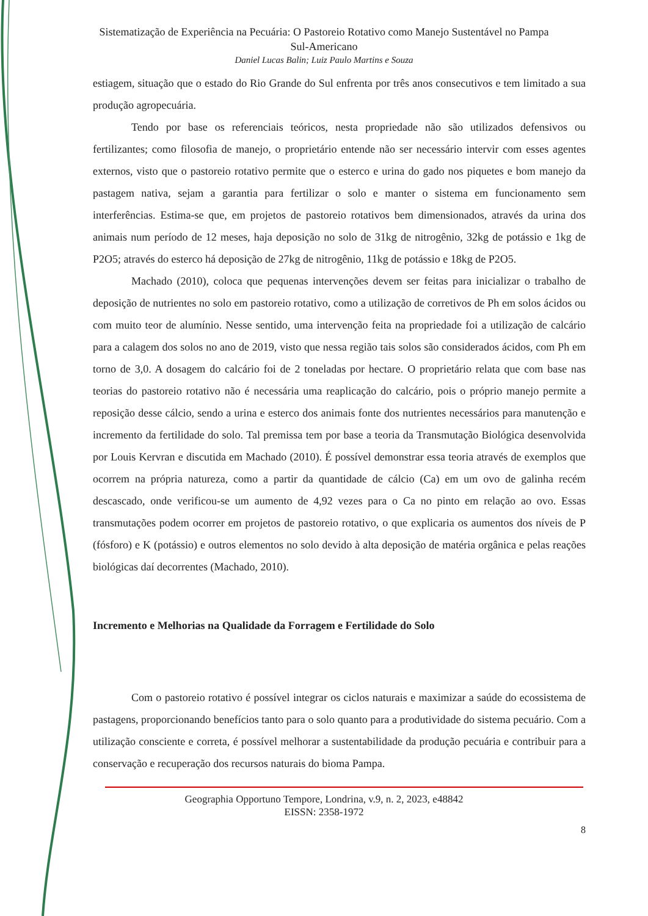Sistematização de Experiência na Pecuária: O Pastoreio Rotativo como Manejo Sustentável no Pampa Sul-Americano
Daniel Lucas Balin; Luiz Paulo Martins e Souza
estiagem, situação que o estado do Rio Grande do Sul enfrenta por três anos consecutivos e tem limitado a sua produção agropecuária.
Tendo por base os referenciais teóricos, nesta propriedade não são utilizados defensivos ou fertilizantes; como filosofia de manejo, o proprietário entende não ser necessário intervir com esses agentes externos, visto que o pastoreio rotativo permite que o esterco e urina do gado nos piquetes e bom manejo da pastagem nativa, sejam a garantia para fertilizar o solo e manter o sistema em funcionamento sem interferências. Estima-se que, em projetos de pastoreio rotativos bem dimensionados, através da urina dos animais num período de 12 meses, haja deposição no solo de 31kg de nitrogênio, 32kg de potássio e 1kg de P2O5; através do esterco há deposição de 27kg de nitrogênio, 11kg de potássio e 18kg de P2O5.
Machado (2010), coloca que pequenas intervenções devem ser feitas para inicializar o trabalho de deposição de nutrientes no solo em pastoreio rotativo, como a utilização de corretivos de Ph em solos ácidos ou com muito teor de alumínio. Nesse sentido, uma intervenção feita na propriedade foi a utilização de calcário para a calagem dos solos no ano de 2019, visto que nessa região tais solos são considerados ácidos, com Ph em torno de 3,0. A dosagem do calcário foi de 2 toneladas por hectare. O proprietário relata que com base nas teorias do pastoreio rotativo não é necessária uma reaplicação do calcário, pois o próprio manejo permite a reposição desse cálcio, sendo a urina e esterco dos animais fonte dos nutrientes necessários para manutenção e incremento da fertilidade do solo. Tal premissa tem por base a teoria da Transmutação Biológica desenvolvida por Louis Kervran e discutida em Machado (2010). É possível demonstrar essa teoria através de exemplos que ocorrem na própria natureza, como a partir da quantidade de cálcio (Ca) em um ovo de galinha recém descascado, onde verificou-se um aumento de 4,92 vezes para o Ca no pinto em relação ao ovo. Essas transmutações podem ocorrer em projetos de pastoreio rotativo, o que explicaria os aumentos dos níveis de P (fósforo) e K (potássio) e outros elementos no solo devido à alta deposição de matéria orgânica e pelas reações biológicas daí decorrentes (Machado, 2010).
Incremento e Melhorias na Qualidade da Forragem e Fertilidade do Solo
Com o pastoreio rotativo é possível integrar os ciclos naturais e maximizar a saúde do ecossistema de pastagens, proporcionando benefícios tanto para o solo quanto para a produtividade do sistema pecuário. Com a utilização consciente e correta, é possível melhorar a sustentabilidade da produção pecuária e contribuir para a conservação e recuperação dos recursos naturais do bioma Pampa.
Geographia Opportuno Tempore, Londrina, v.9, n. 2, 2023, e48842
EISSN: 2358-1972
8